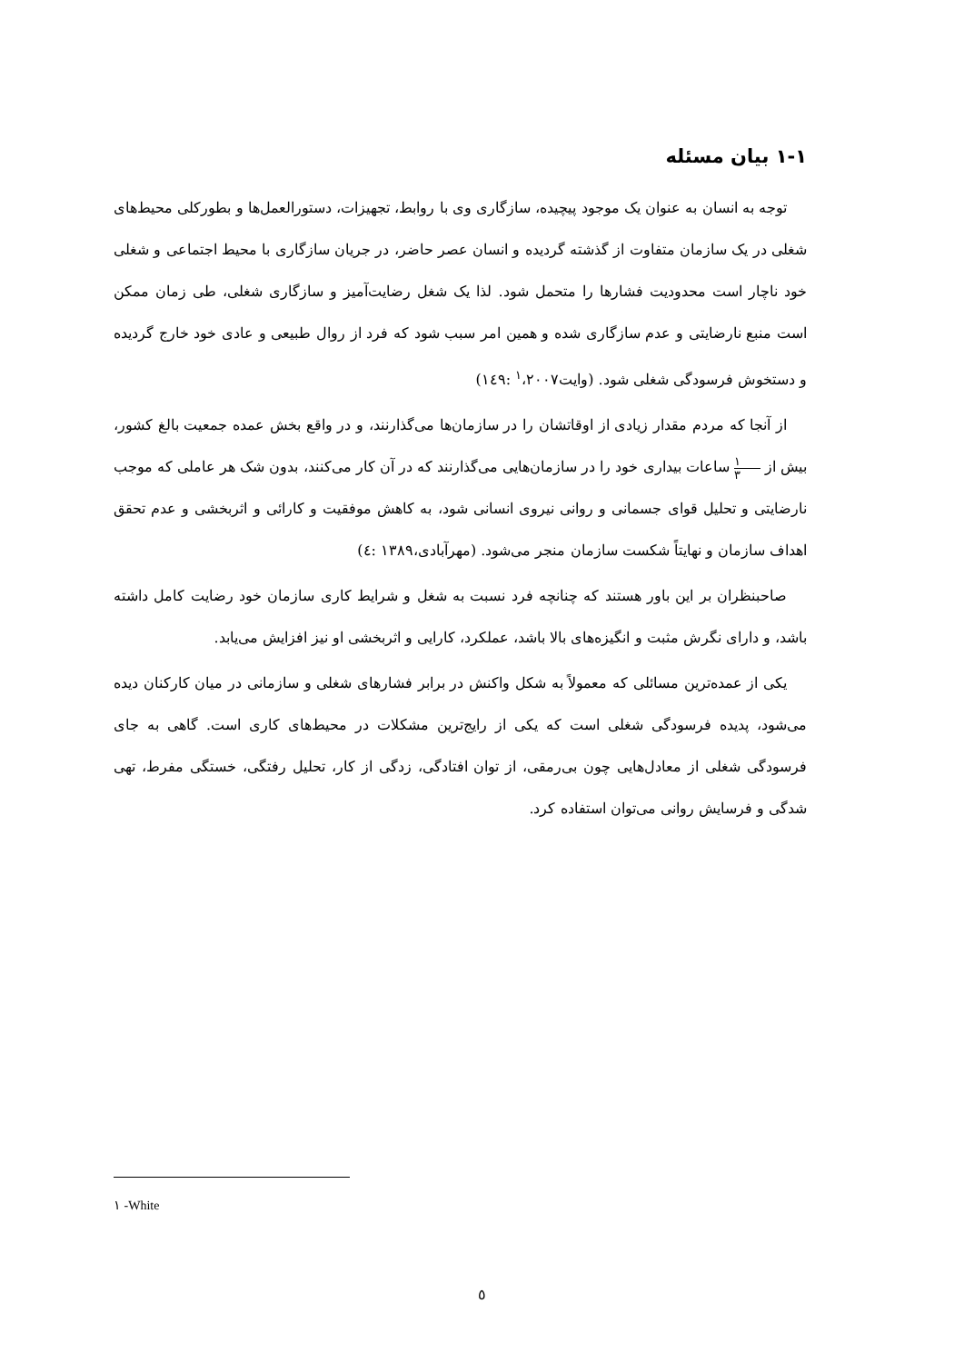۱-۱ بیان مسئله
توجه به انسان به عنوان یک موجود پیچیده، سازگاری وی با روابط، تجهیزات، دستورالعمل‌ها و بطورکلی محیط‌های شغلی در یک سازمان متفاوت از گذشته گردیده و انسان عصر حاضر، در جریان سازگاری با محیط اجتماعی و شغلی خود ناچار است محدودیت فشارها را متحمل شود. لذا یک شغل رضایت‌آمیز و سازگاری شغلی، طی زمان ممکن است منبع نارضایتی و عدم سازگاری شده و همین امر سبب شود که فرد از روال طبیعی و عادی خود خارج گردیده و دستخوش فرسودگی شغلی شود. (وایت<sup>۱</sup>،۲۰۰۷ :۱٤۹)
از آنجا که مردم مقدار زیادی از اوقاتشان را در سازمان‌ها می‌گذارنند، و در واقع بخش عمده جمعیت بالغ کشور، بیش از ۱ ۳ ساعات بیداری خود را در سازمان‌هایی می‌گذارنند که در آن کار می‌کنند، بدون شک هر عاملی که موجب نارضایتی و تحلیل قوای جسمانی و روانی نیروی انسانی شود، به کاهش موفقیت و کارائی و اثربخشی و عدم تحقق اهداف سازمان و نهایتاً شکست سازمان منجر می‌شود. (مهرآبادی،۱۳۸۹ :٤)
صاحبنظران بر این باور هستند که چنانچه فرد نسبت به شغل و شرایط کاری سازمان خود رضایت کامل داشته باشد، و دارای نگرش مثبت و انگیزه‌های بالا باشد، عملکرد، کارایی و اثربخشی او نیز افزایش می‌یابد.
یکی از عمده‌ترین مسائلی که معمولاً به شکل واکنش در برابر فشارهای شغلی و سازمانی در میان کارکنان دیده می‌شود، پدیده فرسودگی شغلی است که یکی از رایج‌ترین مشکلات در محیط‌های کاری است. گاهی به جای فرسودگی شغلی از معادل‌هایی چون بی‌رمقی، از توان افتادگی، زدگی از کار، تحلیل رفتگی، خستگی مفرط، تهی شدگی و فرسایش روانی می‌توان استفاده کرد.
۱ -White
٥